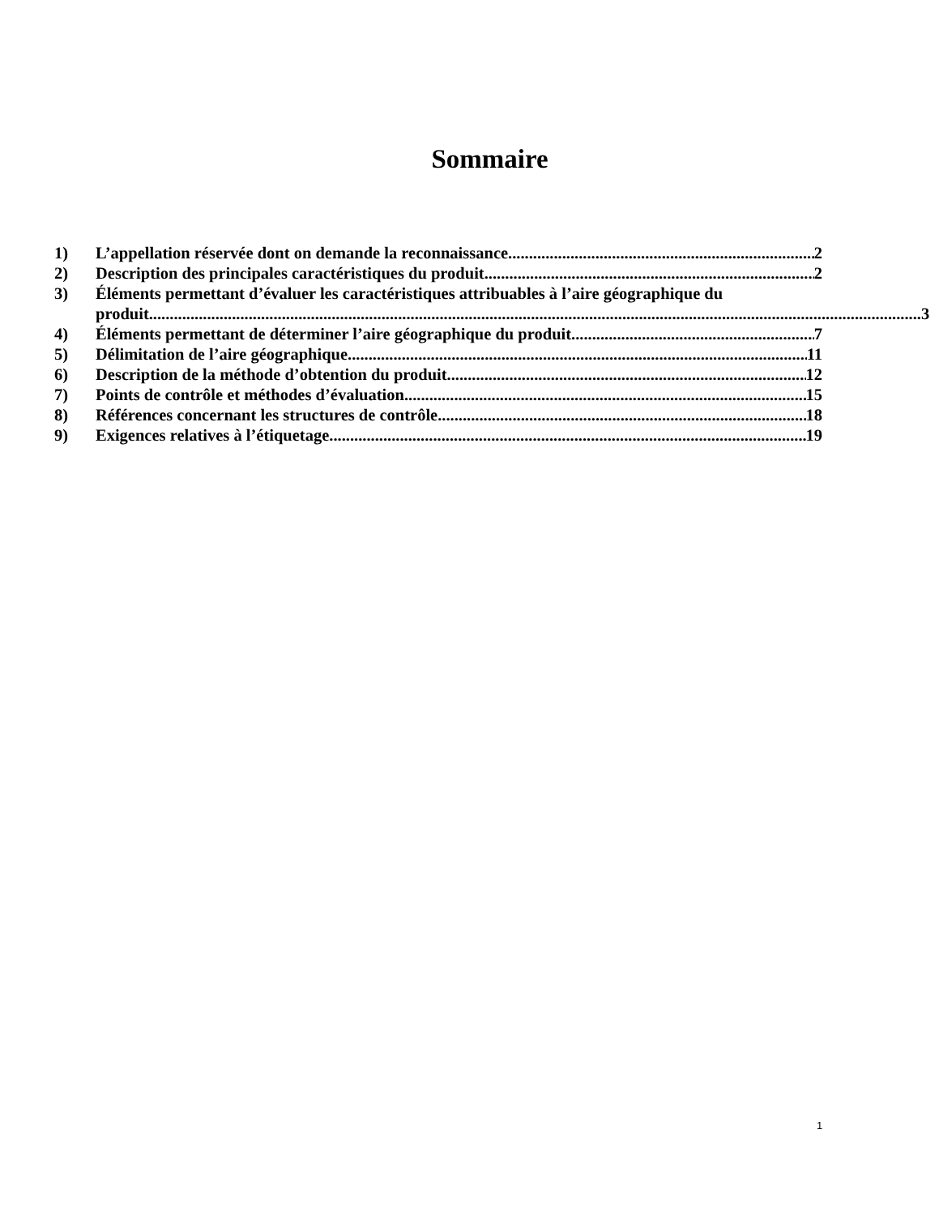Sommaire
1) L’appellation réservée dont on demande la reconnaissance 2
2) Description des principales caractéristiques du produit 2
3) Éléments permettant d’évaluer les caractéristiques attribuables à l’aire géographique du
produit 3
4) Éléments permettant de déterminer l’aire géographique du produit 7
5) Délimitation de l’aire géographique 11
6) Description de la méthode d’obtention du produit 12
7) Points de contrôle et méthodes d’évaluation 15
8) Références concernant les structures de contrôle 18
9) Exigences relatives à l’étiquetage 19
1